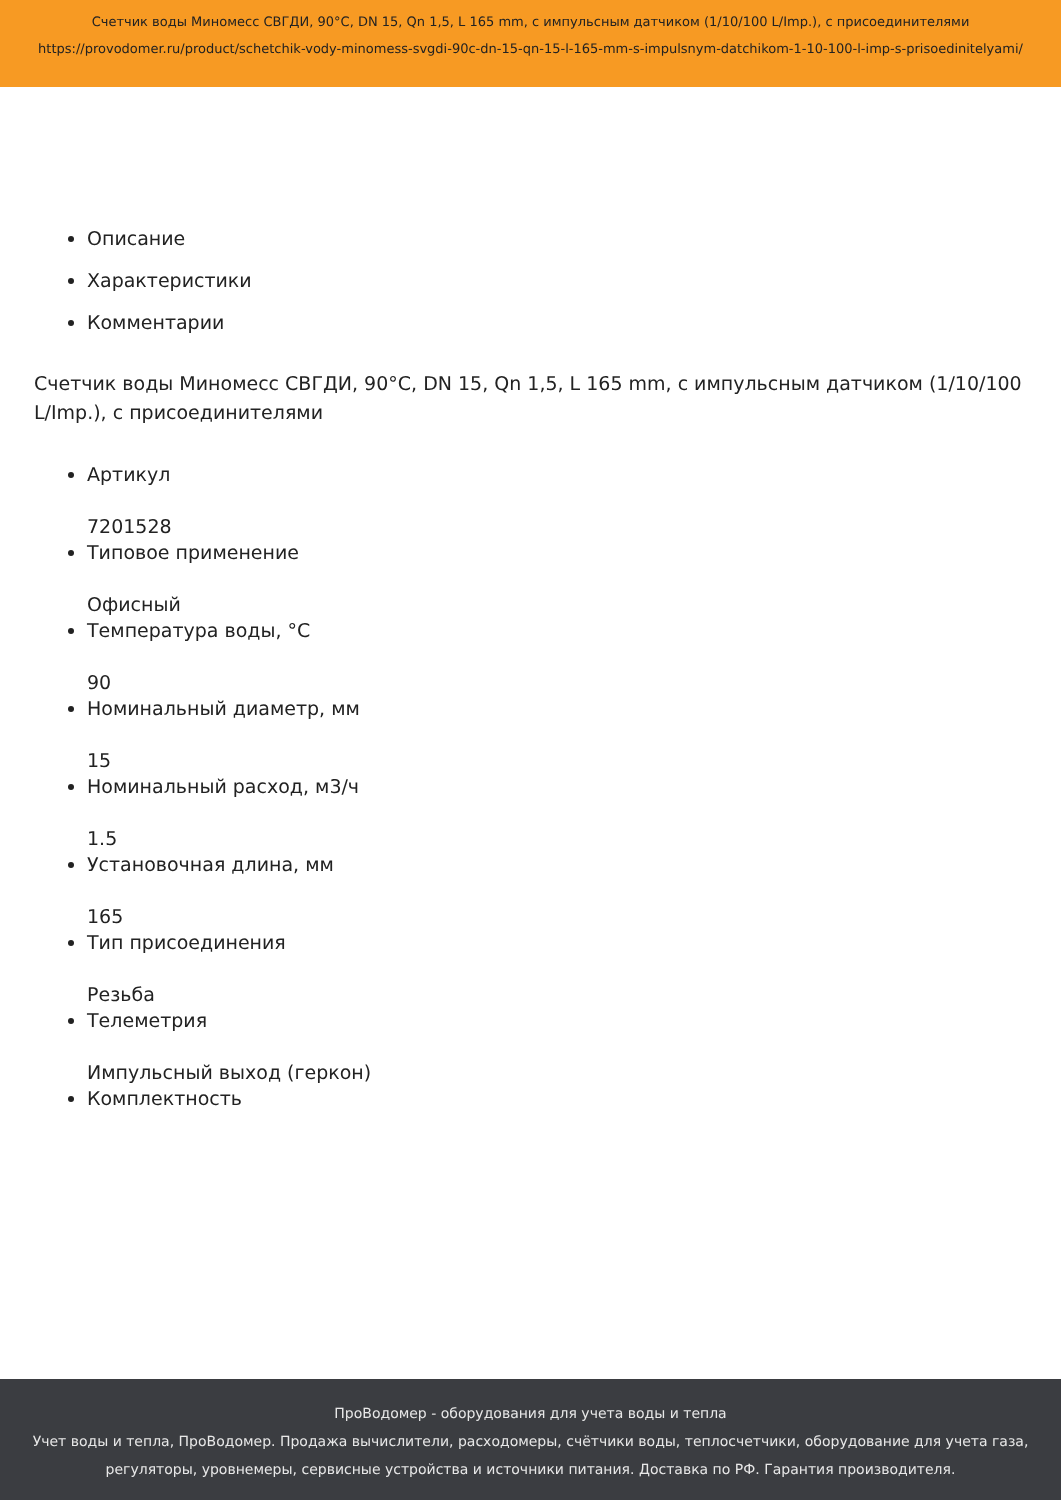Счетчик воды Миномесс СВГДИ, 90°C, DN 15, Qn 1,5, L 165 mm, с импульсным датчиком (1/10/100 L/Imp.), с присоединителями
https://provodomer.ru/product/schetchik-vody-minomess-svgdi-90c-dn-15-qn-15-l-165-mm-s-impulsnym-datchikom-1-10-100-l-imp-s-prisoedinitelyami/
Описание
Характеристики
Комментарии
Счетчик воды Миномесс СВГДИ, 90°C, DN 15, Qn 1,5, L 165 mm, с импульсным датчиком (1/10/100 L/Imp.), с присоединителями
Артикул
7201528
Типовое применение
Офисный
Температура воды, °C
90
Номинальный диаметр, мм
15
Номинальный расход, м3/ч
1.5
Установочная длина, мм
165
Тип присоединения
Резьба
Телеметрия
Импульсный выход (геркон)
Комплектность
ПроВодомер - оборудования для учета воды и тепла
Учет воды и тепла, ПроВодомер. Продажа вычислители, расходомеры, счётчики воды, теплосчетчики, оборудование для учета газа, регуляторы, уровнемеры, сервисные устройства и источники питания. Доставка по РФ. Гарантия производителя.